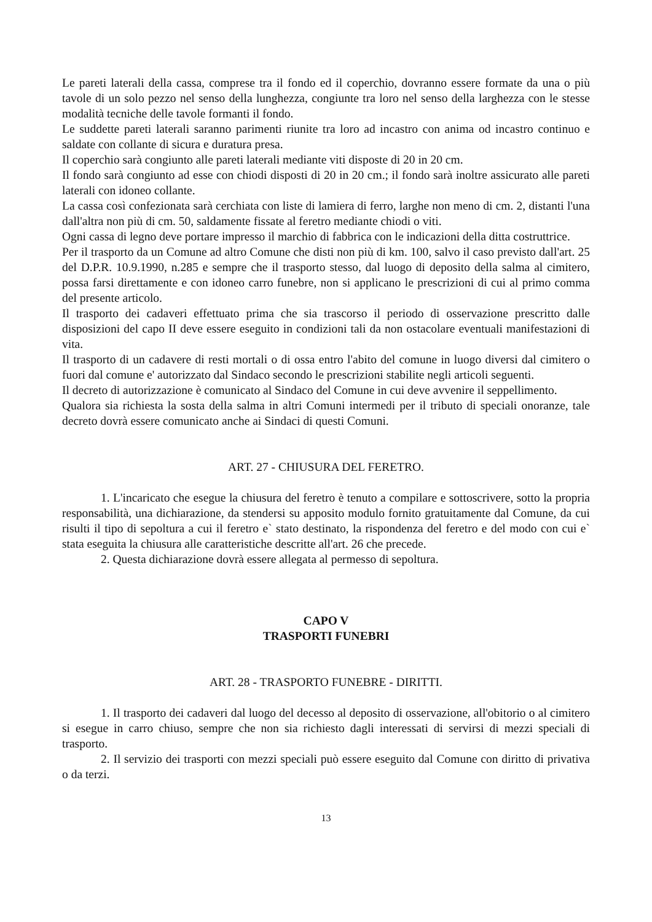Le pareti laterali della cassa, comprese tra il fondo ed il coperchio, dovranno essere formate da una o più tavole di un solo pezzo nel senso della lunghezza, congiunte tra loro nel senso della larghezza con le stesse modalità tecniche delle tavole formanti il fondo.
Le suddette pareti laterali saranno parimenti riunite tra loro ad incastro con anima od incastro continuo e saldate con collante di sicura e duratura presa.
Il coperchio sarà congiunto alle pareti laterali mediante viti disposte di 20 in 20 cm.
Il fondo sarà congiunto ad esse con chiodi disposti di 20 in 20 cm.; il fondo sarà inoltre assicurato alle pareti laterali con idoneo collante.
La cassa così confezionata sarà cerchiata con liste di lamiera di ferro, larghe non meno di cm. 2, distanti l'una dall'altra non più di cm. 50, saldamente fissate al feretro mediante chiodi o viti.
Ogni cassa di legno deve portare impresso il marchio di fabbrica con le indicazioni della ditta costruttrice.
Per il trasporto da un Comune ad altro Comune che disti non più di km. 100, salvo il caso previsto dall'art. 25 del D.P.R. 10.9.1990, n.285 e sempre che il trasporto stesso, dal luogo di deposito della salma al cimitero, possa farsi direttamente e con idoneo carro funebre, non si applicano le prescrizioni di cui al primo comma del presente articolo.
Il trasporto dei cadaveri effettuato prima che sia trascorso il periodo di osservazione prescritto dalle disposizioni del capo II deve essere eseguito in condizioni tali da non ostacolare eventuali manifestazioni di vita.
Il trasporto di un cadavere di resti mortali o di ossa entro l'abito del comune in luogo diversi dal cimitero o fuori dal comune e' autorizzato dal Sindaco secondo le prescrizioni stabilite negli articoli seguenti.
Il decreto di autorizzazione è comunicato al Sindaco del Comune in cui deve avvenire il seppellimento.
Qualora sia richiesta la sosta della salma in altri Comuni intermedi per il tributo di speciali onoranze, tale decreto dovrà essere comunicato anche ai Sindaci di questi Comuni.
ART. 27 - CHIUSURA DEL FERETRO.
1. L'incaricato che esegue la chiusura del feretro è tenuto a compilare e sottoscrivere, sotto la propria responsabilità, una dichiarazione, da stendersi su apposito modulo fornito gratuitamente dal Comune, da cui risulti il tipo di sepoltura a cui il feretro e` stato destinato, la rispondenza del feretro e del modo con cui e` stata eseguita la chiusura alle caratteristiche descritte all'art. 26 che precede.
2. Questa dichiarazione dovrà essere allegata al permesso di sepoltura.
CAPO V
TRASPORTI FUNEBRI
ART. 28 - TRASPORTO FUNEBRE - DIRITTI.
1. Il trasporto dei cadaveri dal luogo del decesso al deposito di osservazione, all'obitorio o al cimitero si esegue in carro chiuso, sempre che non sia richiesto dagli interessati di servirsi di mezzi speciali di trasporto.
2. Il servizio dei trasporti con mezzi speciali può essere eseguito dal Comune con diritto di privativa o da terzi.
13